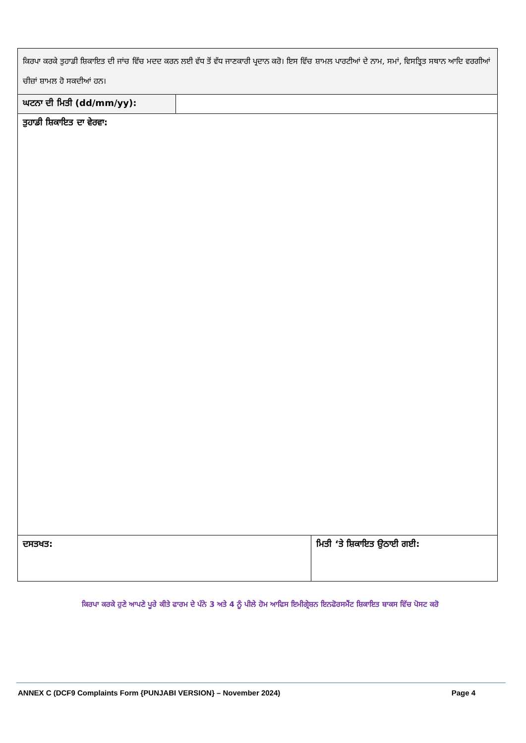| ਕਿਰਪਾ ਕਰਕੇ ਤੁਹਾਡੀ ਸ਼ਿਕਾਇਤ ਦੀ ਜਾਂਚ ਵਿੱਚ ਮਦਦ ਕਰਨ ਲਈ ਵੱਧ ਤੋਂ ਵੱਧ ਜਾਣਕਾਰੀ ਪ੍ਰਦਾਨ ਕਰੋ। ਇਸ ਵਿੱਚ ਸ਼ਾਮਲ ਪਾਰਟੀਆਂ ਦੇ ਨਾਮ, ਸਮਾਂ, ਵਿਸਤ੍ਰਿਤ ਸਥਾਨ ਆਦਿ ਵਰਗੀਆਂ ਚੀਜ਼ਾਂ ਸ਼ਾਮਲ ਹੋ ਸਕਦੀਆਂ ਹਨ। | | |
| ਘਟਨਾ ਦੀ ਮਿਤੀ (dd/mm/yy): | | |
| ਤੁਹਾਡੀ ਸ਼ਿਕਾਇਤ ਦਾ ਵੇਰਵਾ: | | |
| ਦਸਤਖਤ: | | ਮਿਤੀ ‘ਤੇ ਸ਼ਿਕਾਇਤ ਉਠਾਈ ਗਈ: |
ਕਿਰਪਾ ਕਰਕੇ ਹੁਣੇ ਆਪਣੇ ਪੂਰੇ ਕੀਤੇ ਫਾਰਮ ਦੇ ਪੰਨੇ 3 ਅਤੇ 4 ਨੂੰ ਪੀਲੇ ਹੋਮ ਆਫਿਸ ਇਮੀਗ੍ਰੇਸ਼ਨ ਇਨਫੋਰਸਮੈਂਟ ਸ਼ਿਕਾਇਤ ਬਾਕਸ ਵਿੱਚ ਪੋਸਟ ਕਰੋ
ANNEX C (DCF9 Complaints Form {PUNJABI VERSION} – November 2024) Page 4